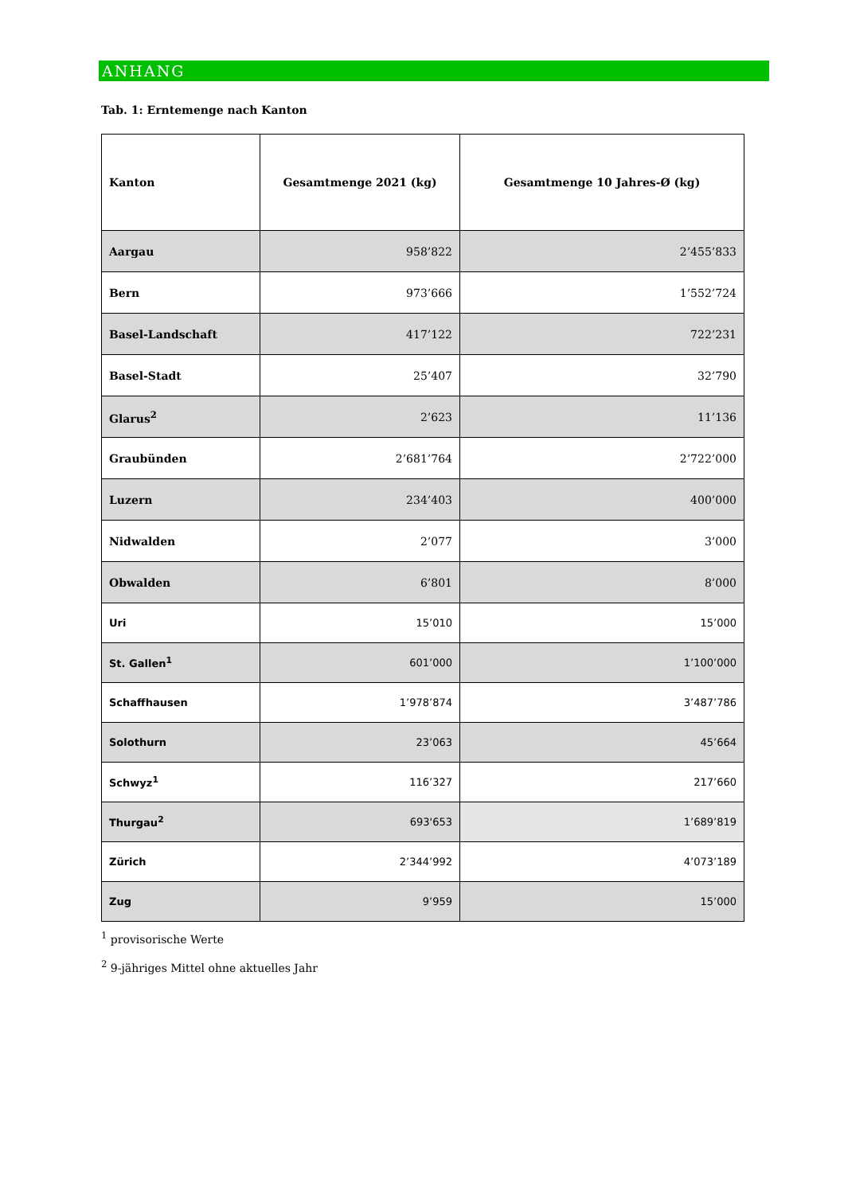ANHANG
Tab. 1: Erntemenge nach Kanton
| Kanton | Gesamtmenge 2021 (kg) | Gesamtmenge 10 Jahres-Ø (kg) |
| --- | --- | --- |
| Aargau | 958’822 | 2’455’833 |
| Bern | 973’666 | 1’552’724 |
| Basel-Landschaft | 417’122 | 722’231 |
| Basel-Stadt | 25’407 | 32’790 |
| Glarus<sup>2</sup> | 2’623 | 11’136 |
| Graubünden | 2’681’764 | 2’722’000 |
| Luzern | 234’403 | 400’000 |
| Nidwalden | 2’077 | 3’000 |
| Obwalden | 6’801 | 8’000 |
| Uri | 15’010 | 15’000 |
| St. Gallen<sup>1</sup> | 601’000 | 1’100’000 |
| Schaffhausen | 1’978’874 | 3’487’786 |
| Solothurn | 23’063 | 45’664 |
| Schwyz<sup>1</sup> | 116’327 | 217’660 |
| Thurgau<sup>2</sup> | 693'653 | 1’689’819 |
| Zürich | 2’344’992 | 4’073’189 |
| Zug | 9’959 | 15’000 |
<sup>1</sup> provisorische Werte
<sup>2</sup> 9-jähriges Mittel ohne aktuelles Jahr